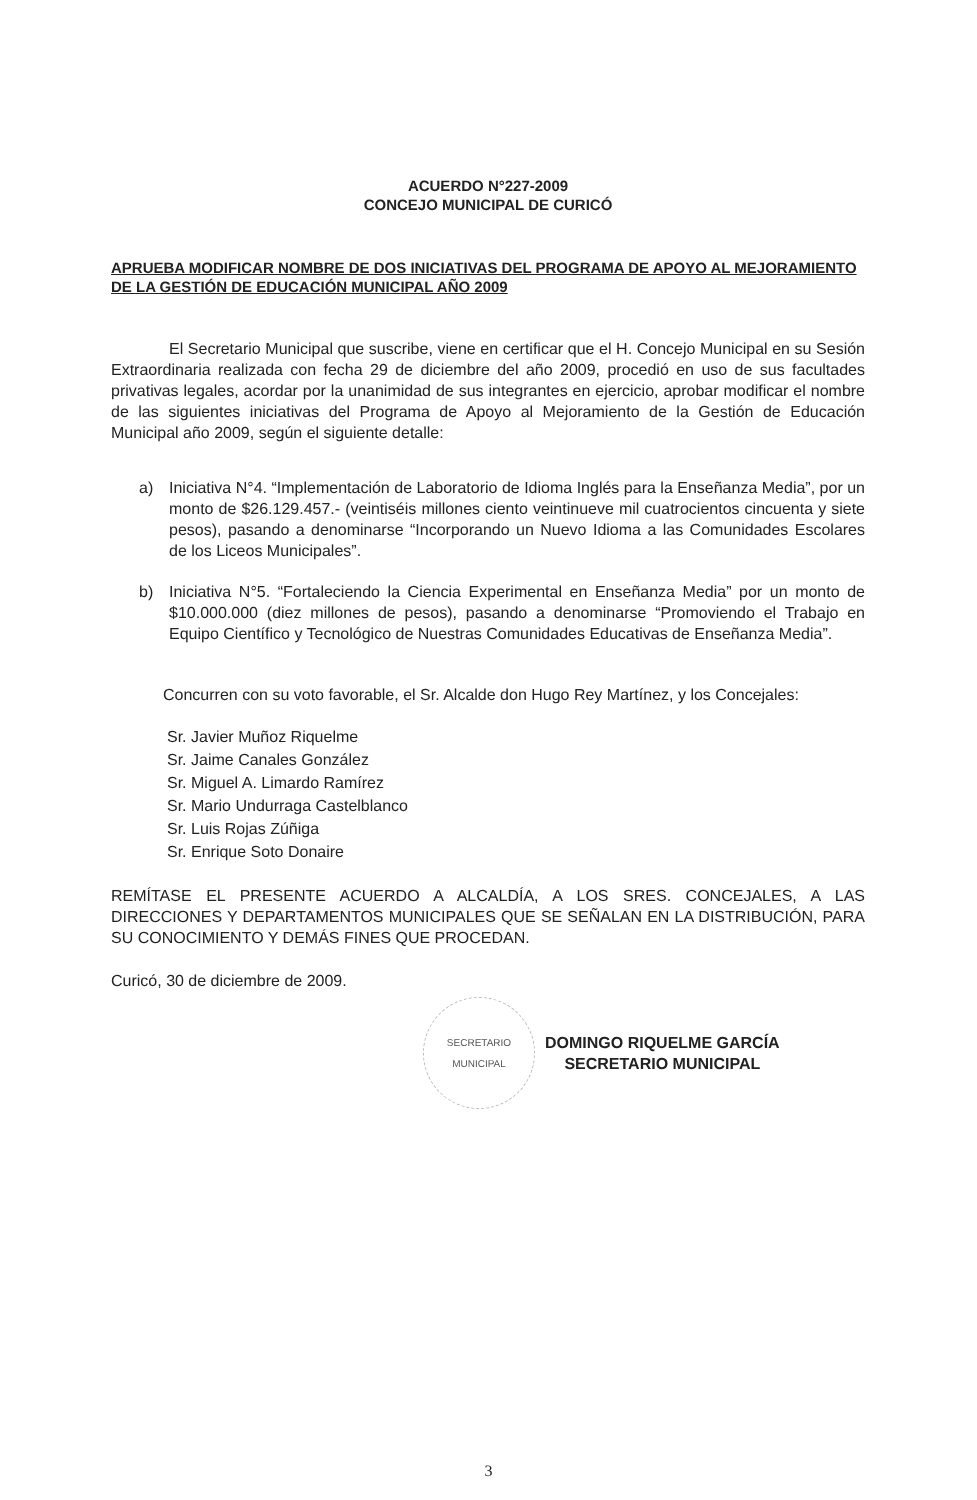ACUERDO N°227-2009
CONCEJO MUNICIPAL DE CURICÓ
APRUEBA MODIFICAR NOMBRE DE DOS INICIATIVAS DEL PROGRAMA DE APOYO AL MEJORAMIENTO DE LA GESTIÓN DE EDUCACIÓN MUNICIPAL AÑO 2009
El Secretario Municipal que suscribe, viene en certificar que el H. Concejo Municipal en su Sesión Extraordinaria realizada con fecha 29 de diciembre del año 2009, procedió en uso de sus facultades privativas legales, acordar por la unanimidad de sus integrantes en ejercicio, aprobar modificar el nombre de las siguientes iniciativas del Programa de Apoyo al Mejoramiento de la Gestión de Educación Municipal año 2009, según el siguiente detalle:
a) Iniciativa N°4. “Implementación de Laboratorio de Idioma Inglés para la Enseñanza Media”, por un monto de $26.129.457.- (veintiséis millones ciento veintinueve mil cuatrocientos cincuenta y siete pesos), pasando a denominarse “Incorporando un Nuevo Idioma a las Comunidades Escolares de los Liceos Municipales”.
b) Iniciativa N°5. “Fortaleciendo la Ciencia Experimental en Enseñanza Media” por un monto de $10.000.000 (diez millones de pesos), pasando a denominarse “Promoviendo el Trabajo en Equipo Científico y Tecnológico de Nuestras Comunidades Educativas de Enseñanza Media”.
Concurren con su voto favorable, el Sr. Alcalde don Hugo Rey Martínez, y los Concejales:
Sr. Javier Muñoz Riquelme
Sr. Jaime Canales González
Sr. Miguel A. Limardo Ramírez
Sr. Mario Undurraga Castelblanco
Sr. Luis Rojas Zúñiga
Sr. Enrique Soto Donaire
REMÍTASE EL PRESENTE ACUERDO A ALCALDÍA, A LOS SRES. CONCEJALES, A LAS DIRECCIONES Y DEPARTAMENTOS MUNICIPALES QUE SE SEÑALAN EN LA DISTRIBUCIÓN, PARA SU CONOCIMIENTO Y DEMÁS FINES QUE PROCEDAN.
Curicó, 30 de diciembre de 2009.
SECRETARIO
MUNICIPAL
DOMINGO RIQUELME GARCÍA
SECRETARIO MUNICIPAL
3